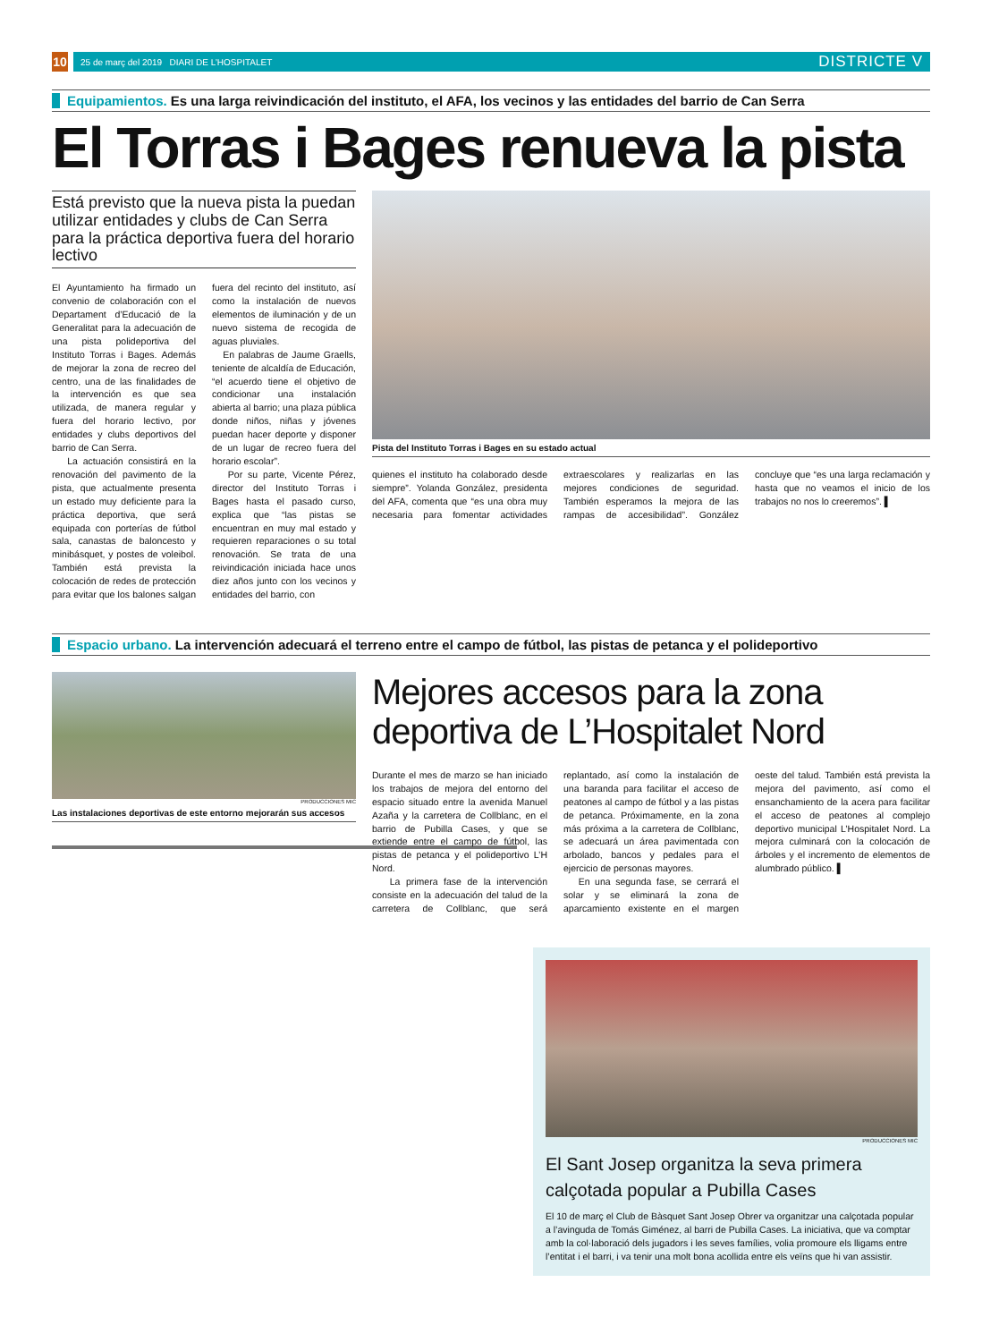10
25 de març del 2019 DIARI DE L’HOSPITALET DISTRICTE V
Equipamientos. Es una larga reivindicación del instituto, el AFA, los vecinos y las entidades del barrio de Can Serra
El Torras i Bages renueva la pista
Está previsto que la nueva pista la puedan utilizar entidades y clubs de Can Serra para la práctica deportiva fuera del horario lectivo
El Ayuntamiento ha firmado un convenio de colaboración con el Departament d’Educació de la Generalitat para la adecuación de una pista polideportiva del Instituto Torras i Bages. Además de mejorar la zona de recreo del centro, una de las finalidades de la intervención es que sea utilizada, de manera regular y fuera del horario lectivo, por entidades y clubs deportivos del barrio de Can Serra.
La actuación consistirá en la renovación del pavimento de la pista, que actualmente presenta un estado muy deficiente para la práctica deportiva, que será equipada con porterías de fútbol sala, canastas de baloncesto y minibásquet, y postes de voleibol. También está prevista la colocación de redes de protección para evitar que los balones salgan fuera del recinto del instituto, así como la instalación de nuevos elementos de iluminación y de un nuevo sistema de recogida de aguas pluviales.
En palabras de Jaume Graells, teniente de alcaldía de Educación, “el acuerdo tiene el objetivo de condicionar una instalación abierta al barrio; una plaza pública donde niños, niñas y jóvenes puedan hacer deporte y disponer de un lugar de recreo fuera del horario escolar”.
Por su parte, Vicente Pérez, director del Instituto Torras i Bages hasta el pasado curso, explica que “las pistas se encuentran en muy mal estado y requieren reparaciones o su total renovación. Se trata de una reivindicación iniciada hace unos diez años junto con los vecinos y entidades del barrio, con
Pista del Instituto Torras i Bages en su estado actual
quienes el instituto ha colaborado desde siempre”. Yolanda González, presidenta del AFA, comenta que “es una obra muy necesaria para fomentar actividades extraescolares y realizarlas en las mejores condiciones de seguridad. También esperamos la mejora de las rampas de accesibilidad”. González concluye que “es una larga reclamación y hasta que no veamos el inicio de los trabajos no nos lo creeremos”. ▌
Espacio urbano. La intervención adecuará el terreno entre el campo de fútbol, las pistas de petanca y el polideportivo
PRODUCCIONES MIC
Las instalaciones deportivas de este entorno mejorarán sus accesos
Mejores accesos para la zona deportiva de L’Hospitalet Nord
Durante el mes de marzo se han iniciado los trabajos de mejora del entorno del espacio situado entre la avenida Manuel Azaña y la carretera de Collblanc, en el barrio de Pubilla Cases, y que se extiende entre el campo de fútbol, las pistas de petanca y el polideportivo L’H Nord.
La primera fase de la intervención consiste en la adecuación del talud de la carretera de Collblanc, que será replantado, así como la instalación de una baranda para facilitar el acceso de peatones al campo de fútbol y a las pistas de petanca. Próximamente, en la zona más próxima a la carretera de Collblanc, se adecuará un área pavimentada con arbolado, bancos y pedales para el ejercicio de personas mayores.
En una segunda fase, se cerrará el solar y se eliminará la zona de aparcamiento existente en el margen oeste del talud. También está prevista la mejora del pavimento, así como el ensanchamiento de la acera para facilitar el acceso de peatones al complejo deportivo municipal L’Hospitalet Nord. La mejora culminará con la colocación de árboles y el incremento de elementos de alumbrado público. ▌
PRODUCCIONES MIC
El Sant Josep organitza la seva primera calçotada popular a Pubilla Cases
El 10 de març el Club de Bàsquet Sant Josep Obrer va organitzar una calçotada popular a l’avinguda de Tomás Giménez, al barri de Pubilla Cases. La iniciativa, que va comptar amb la col·laboració dels jugadors i les seves famílies, volia promoure els lligams entre l’entitat i el barri, i va tenir una molt bona acollida entre els veïns que hi van assistir.